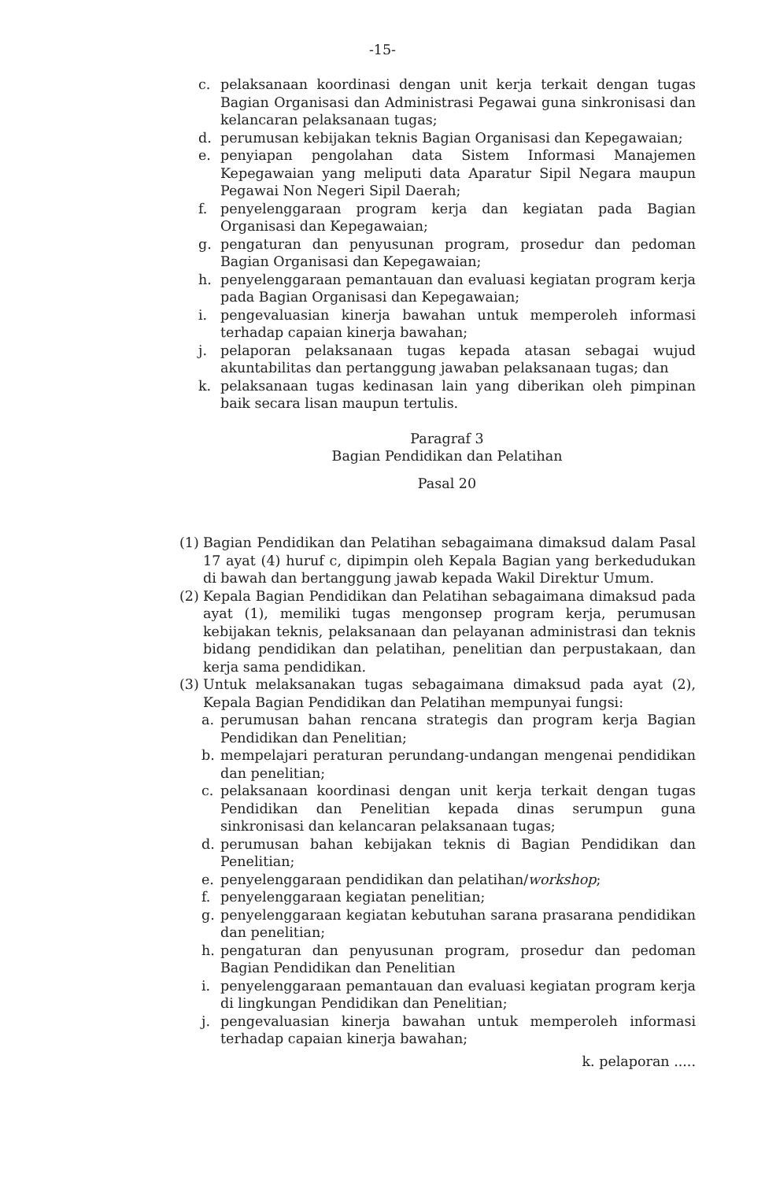-15-
c. pelaksanaan koordinasi dengan unit kerja terkait dengan tugas Bagian Organisasi dan Administrasi Pegawai guna sinkronisasi dan kelancaran pelaksanaan tugas;
d. perumusan kebijakan teknis Bagian Organisasi dan Kepegawaian;
e. penyiapan pengolahan data Sistem Informasi Manajemen Kepegawaian yang meliputi data Aparatur Sipil Negara maupun Pegawai Non Negeri Sipil Daerah;
f. penyelenggaraan program kerja dan kegiatan pada Bagian Organisasi dan Kepegawaian;
g. pengaturan dan penyusunan program, prosedur dan pedoman Bagian Organisasi dan Kepegawaian;
h. penyelenggaraan pemantauan dan evaluasi kegiatan program kerja pada Bagian Organisasi dan Kepegawaian;
i. pengevaluasian kinerja bawahan untuk memperoleh informasi terhadap capaian kinerja bawahan;
j. pelaporan pelaksanaan tugas kepada atasan sebagai wujud akuntabilitas dan pertanggung jawaban pelaksanaan tugas; dan
k. pelaksanaan tugas kedinasan lain yang diberikan oleh pimpinan baik secara lisan maupun tertulis.
Paragraf 3
Bagian Pendidikan dan Pelatihan
Pasal 20
(1) Bagian Pendidikan dan Pelatihan sebagaimana dimaksud dalam Pasal 17 ayat (4) huruf c, dipimpin oleh Kepala Bagian yang berkedudukan di bawah dan bertanggung jawab kepada Wakil Direktur Umum.
(2) Kepala Bagian Pendidikan dan Pelatihan sebagaimana dimaksud pada ayat (1), memiliki tugas mengonsep program kerja, perumusan kebijakan teknis, pelaksanaan dan pelayanan administrasi dan teknis bidang pendidikan dan pelatihan, penelitian dan perpustakaan, dan kerja sama pendidikan.
(3) Untuk melaksanakan tugas sebagaimana dimaksud pada ayat (2), Kepala Bagian Pendidikan dan Pelatihan mempunyai fungsi:
a. perumusan bahan rencana strategis dan program kerja Bagian Pendidikan dan Penelitian;
b. mempelajari peraturan perundang-undangan mengenai pendidikan dan penelitian;
c. pelaksanaan koordinasi dengan unit kerja terkait dengan tugas Pendidikan dan Penelitian kepada dinas serumpun guna sinkronisasi dan kelancaran pelaksanaan tugas;
d. perumusan bahan kebijakan teknis di Bagian Pendidikan dan Penelitian;
e. penyelenggaraan pendidikan dan pelatihan/workshop;
f. penyelenggaraan kegiatan penelitian;
g. penyelenggaraan kegiatan kebutuhan sarana prasarana pendidikan dan penelitian;
h. pengaturan dan penyusunan program, prosedur dan pedoman Bagian Pendidikan dan Penelitian
i. penyelenggaraan pemantauan dan evaluasi kegiatan program kerja di lingkungan Pendidikan dan Penelitian;
j. pengevaluasian kinerja bawahan untuk memperoleh informasi terhadap capaian kinerja bawahan;
k. pelaporan .....